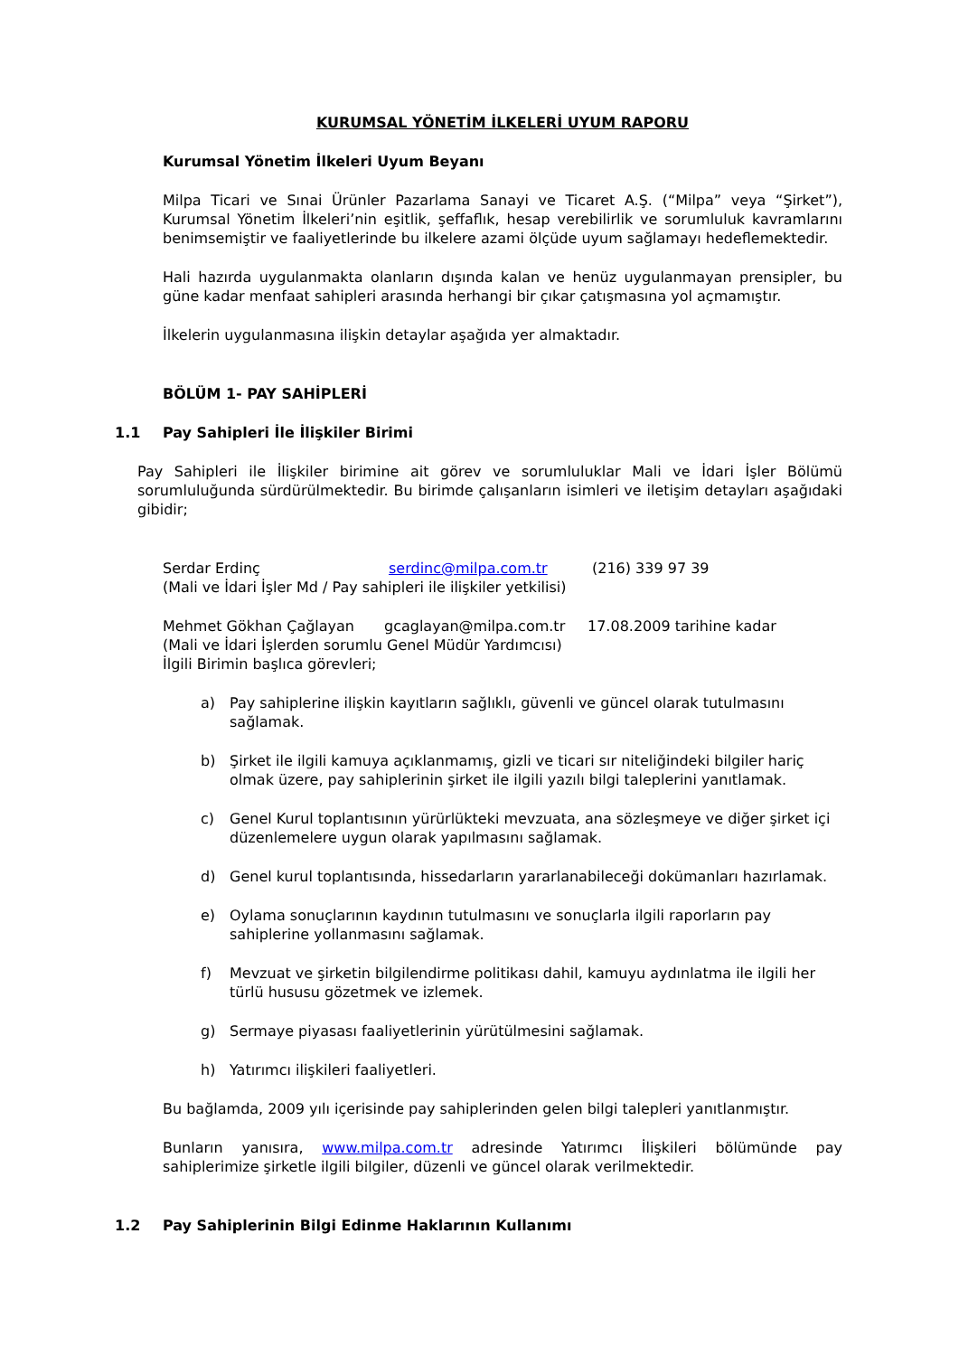KURUMSAL YÖNETİM İLKELERİ UYUM RAPORU
Kurumsal Yönetim İlkeleri Uyum Beyanı
Milpa Ticari ve Sınai Ürünler Pazarlama Sanayi ve Ticaret A.Ş. (“Milpa” veya “Şirket”), Kurumsal Yönetim İlkeleri’nin eşitlik, şeffaflık, hesap verebilirlik ve sorumluluk kavramlarını benimsemiştir ve faaliyetlerinde bu ilkelere azami ölçüde uyum sağlamayı hedeflemektedir.
Hali hazırda uygulanmakta olanların dışında kalan ve henüz uygulanmayan prensipler, bu güne kadar menfaat sahipleri arasında herhangi bir çıkar çatışmasına yol açmamıştır.
İlkelerin uygulanmasına ilişkin detaylar aşağıda yer almaktadır.
BÖLÜM 1- PAY SAHİPLERİ
1.1 Pay Sahipleri İle İlişkiler Birimi
Pay Sahipleri ile İlişkiler birimine ait görev ve sorumluluklar Mali ve İdari İşler Bölümü sorumluluğunda sürdürülmektedir. Bu birimde çalışanların isimleri ve iletişim detayları aşağıdaki gibidir;
Serdar Erdinç serdinc@milpa.com.tr (216) 339 97 39
(Mali ve İdari İşler Md / Pay sahipleri ile ilişkiler yetkilisi)
Mehmet Gökhan Çağlayan gcaglayan@milpa.com.tr 17.08.2009 tarihine kadar
(Mali ve İdari İşlerden sorumlu Genel Müdür Yardımcısı)
İlgili Birimin başlıca görevleri;
a) Pay sahiplerine ilişkin kayıtların sağlıklı, güvenli ve güncel olarak tutulmasını sağlamak.
b) Şirket ile ilgili kamuya açıklanmamış, gizli ve ticari sır niteliğindeki bilgiler hariç olmak üzere, pay sahiplerinin şirket ile ilgili yazılı bilgi taleplerini yanıtlamak.
c) Genel Kurul toplantısının yürürlükteki mevzuata, ana sözleşmeye ve diğer şirket içi düzenlemelere uygun olarak yapılmasını sağlamak.
d) Genel kurul toplantısında, hissedarların yararlanabileceği dokümanları hazırlamak.
e) Oylama sonuçlarının kaydının tutulmasını ve sonuçlarla ilgili raporların pay sahiplerine yollanmasını sağlamak.
f) Mevzuat ve şirketin bilgilendirme politikası dahil, kamuyu aydınlatma ile ilgili her türlü hususu gözetmek ve izlemek.
g) Sermaye piyasası faaliyetlerinin yürütülmesini sağlamak.
h) Yatırımcı ilişkileri faaliyetleri.
Bu bağlamda, 2009 yılı içerisinde pay sahiplerinden gelen bilgi talepleri yanıtlanmıştır.
Bunların yanısıra, www.milpa.com.tr adresinde Yatırımcı İlişkileri bölümünde pay sahiplerimize şirketle ilgili bilgiler, düzenli ve güncel olarak verilmektedir.
1.2 Pay Sahiplerinin Bilgi Edinme Haklarının Kullanımı